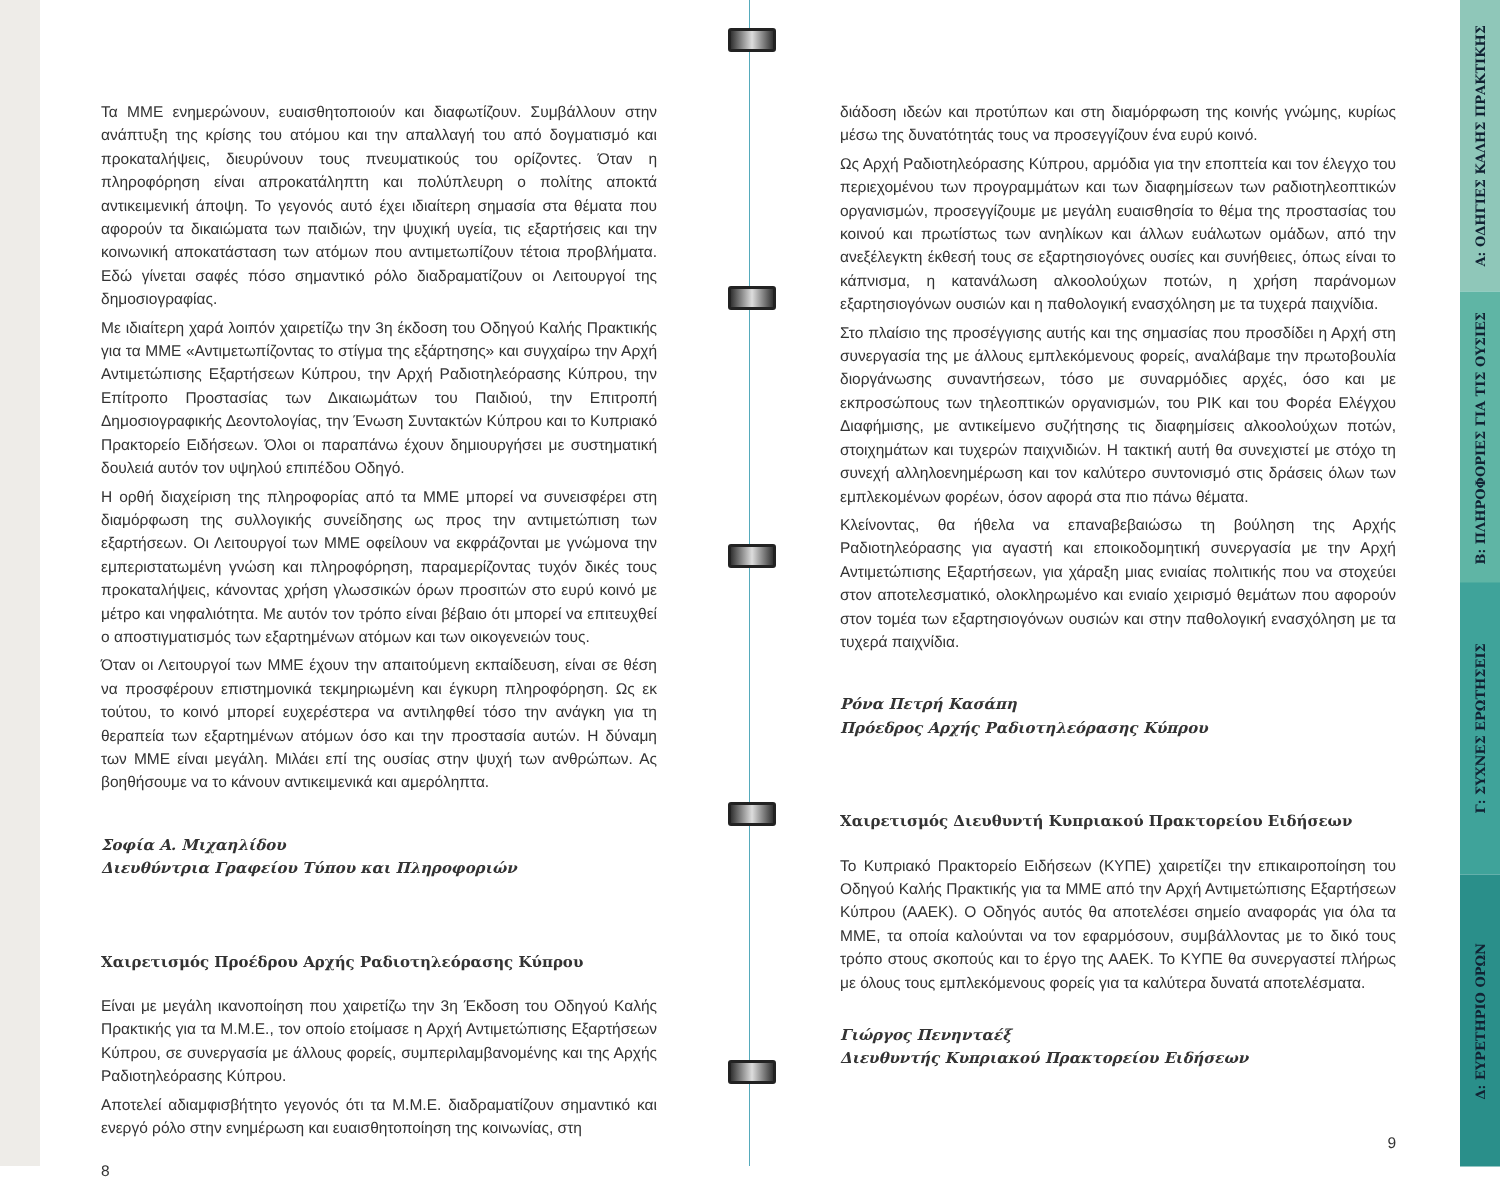Τα ΜΜΕ ενημερώνουν, ευαισθητοποιούν και διαφωτίζουν. Συμβάλλουν στην ανάπτυξη της κρίσης του ατόμου και την απαλλαγή του από δογματισμό και προκαταλήψεις, διευρύνουν τους πνευματικούς του ορίζοντες. Όταν η πληροφόρηση είναι απροκατάληπτη και πολύπλευρη ο πολίτης αποκτά αντικειμενική άποψη. Το γεγονός αυτό έχει ιδιαίτερη σημασία στα θέματα που αφορούν τα δικαιώματα των παιδιών, την ψυχική υγεία, τις εξαρτήσεις και την κοινωνική αποκατάσταση των ατόμων που αντιμετωπίζουν τέτοια προβλήματα. Εδώ γίνεται σαφές πόσο σημαντικό ρόλο διαδραματίζουν οι Λειτουργοί της δημοσιογραφίας.
Με ιδιαίτερη χαρά λοιπόν χαιρετίζω την 3η έκδοση του Οδηγού Καλής Πρακτικής για τα ΜΜΕ «Αντιμετωπίζοντας το στίγμα της εξάρτησης» και συγχαίρω την Αρχή Αντιμετώπισης Εξαρτήσεων Κύπρου, την Αρχή Ραδιοτηλεόρασης Κύπρου, την Επίτροπο Προστασίας των Δικαιωμάτων του Παιδιού, την Επιτροπή Δημοσιογραφικής Δεοντολογίας, την Ένωση Συντακτών Κύπρου και το Κυπριακό Πρακτορείο Ειδήσεων. Όλοι οι παραπάνω έχουν δημιουργήσει με συστηματική δουλειά αυτόν τον υψηλού επιπέδου Οδηγό.
Η ορθή διαχείριση της πληροφορίας από τα ΜΜΕ μπορεί να συνεισφέρει στη διαμόρφωση της συλλογικής συνείδησης ως προς την αντιμετώπιση των εξαρτήσεων. Οι Λειτουργοί των ΜΜΕ οφείλουν να εκφράζονται με γνώμονα την εμπεριστατωμένη γνώση και πληροφόρηση, παραμερίζοντας τυχόν δικές τους προκαταλήψεις, κάνοντας χρήση γλωσσικών όρων προσιτών στο ευρύ κοινό με μέτρο και νηφαλιότητα. Με αυτόν τον τρόπο είναι βέβαιο ότι μπορεί να επιτευχθεί ο αποστιγματισμός των εξαρτημένων ατόμων και των οικογενειών τους.
Όταν οι Λειτουργοί των ΜΜΕ έχουν την απαιτούμενη εκπαίδευση, είναι σε θέση να προσφέρουν επιστημονικά τεκμηριωμένη και έγκυρη πληροφόρηση. Ως εκ τούτου, το κοινό μπορεί ευχερέστερα να αντιληφθεί τόσο την ανάγκη για τη θεραπεία των εξαρτημένων ατόμων όσο και την προστασία αυτών. Η δύναμη των ΜΜΕ είναι μεγάλη. Μιλάει επί της ουσίας στην ψυχή των ανθρώπων. Ας βοηθήσουμε να το κάνουν αντικειμενικά και αμερόληπτα.
Σοφία Α. Μιχαηλίδου
Διευθύντρια Γραφείου Τύπου και Πληροφοριών
Χαιρετισμός Προέδρου Αρχής Ραδιοτηλεόρασης Κύπρου
Είναι με μεγάλη ικανοποίηση που χαιρετίζω την 3η Έκδοση του Οδηγού Καλής Πρακτικής για τα Μ.Μ.Ε., τον οποίο ετοίμασε η Αρχή Αντιμετώπισης Εξαρτήσεων Κύπρου, σε συνεργασία με άλλους φορείς, συμπεριλαμβανομένης και της Αρχής Ραδιοτηλεόρασης Κύπρου.
Αποτελεί αδιαμφισβήτητο γεγονός ότι τα Μ.Μ.Ε. διαδραματίζουν σημαντικό και ενεργό ρόλο στην ενημέρωση και ευαισθητοποίηση της κοινωνίας, στη
8
διάδοση ιδεών και προτύπων και στη διαμόρφωση της κοινής γνώμης, κυρίως μέσω της δυνατότητάς τους να προσεγγίζουν ένα ευρύ κοινό.
Ως Αρχή Ραδιοτηλεόρασης Κύπρου, αρμόδια για την εποπτεία και τον έλεγχο του περιεχομένου των προγραμμάτων και των διαφημίσεων των ραδιοτηλεοπτικών οργανισμών, προσεγγίζουμε με μεγάλη ευαισθησία το θέμα της προστασίας του κοινού και πρωτίστως των ανηλίκων και άλλων ευάλωτων ομάδων, από την ανεξέλεγκτη έκθεσή τους σε εξαρτησιογόνες ουσίες και συνήθειες, όπως είναι το κάπνισμα, η κατανάλωση αλκοολούχων ποτών, η χρήση παράνομων εξαρτησιογόνων ουσιών και η παθολογική ενασχόληση με τα τυχερά παιχνίδια.
Στο πλαίσιο της προσέγγισης αυτής και της σημασίας που προσδίδει η Αρχή στη συνεργασία της με άλλους εμπλεκόμενους φορείς, αναλάβαμε την πρωτοβουλία διοργάνωσης συναντήσεων, τόσο με συναρμόδιες αρχές, όσο και με εκπροσώπους των τηλεοπτικών οργανισμών, του ΡΙΚ και του Φορέα Ελέγχου Διαφήμισης, με αντικείμενο συζήτησης τις διαφημίσεις αλκοολούχων ποτών, στοιχημάτων και τυχερών παιχνιδιών. Η τακτική αυτή θα συνεχιστεί με στόχο τη συνεχή αλληλοενημέρωση και τον καλύτερο συντονισμό στις δράσεις όλων των εμπλεκομένων φορέων, όσον αφορά στα πιο πάνω θέματα.
Κλείνοντας, θα ήθελα να επαναβεβαιώσω τη βούληση της Αρχής Ραδιοτηλεόρασης για αγαστή και εποικοδομητική συνεργασία με την Αρχή Αντιμετώπισης Εξαρτήσεων, για χάραξη μιας ενιαίας πολιτικής που να στοχεύει στον αποτελεσματικό, ολοκληρωμένο και ενιαίο χειρισμό θεμάτων που αφορούν στον τομέα των εξαρτησιογόνων ουσιών και στην παθολογική ενασχόληση με τα τυχερά παιχνίδια.
Ρόνα Πετρή Κασάπη
Πρόεδρος Αρχής Ραδιοτηλεόρασης Κύπρου
Χαιρετισμός Διευθυντή Κυπριακού Πρακτορείου Ειδήσεων
Το Κυπριακό Πρακτορείο Ειδήσεων (ΚΥΠΕ) χαιρετίζει την επικαιροποίηση του Οδηγού Καλής Πρακτικής για τα ΜΜΕ από την Αρχή Αντιμετώπισης Εξαρτήσεων Κύπρου (ΑΑΕΚ). Ο Οδηγός αυτός θα αποτελέσει σημείο αναφοράς για όλα τα ΜΜΕ, τα οποία καλούνται να τον εφαρμόσουν, συμβάλλοντας με το δικό τους τρόπο στους σκοπούς και το έργο της ΑΑΕΚ. Το ΚΥΠΕ θα συνεργαστεί πλήρως με όλους τους εμπλεκόμενους φορείς για τα καλύτερα δυνατά αποτελέσματα.
Γιώργος Πενηνταέξ
Διευθυντής Κυπριακού Πρακτορείου Ειδήσεων
9
Α: ΟΔΗΓΙΕΣ ΚΑΛΗΣ ΠΡΑΚΤΙΚΗΣ
Β: ΠΛΗΡΟΦΟΡΙΕΣ ΓΙΑ ΤΙΣ ΟΥΣΙΕΣ
Γ: ΣΥΧΝΕΣ ΕΡΩΤΗΣΕΙΣ
Δ: ΕΥΡΕΤΗΡΙΟ ΟΡΩΝ